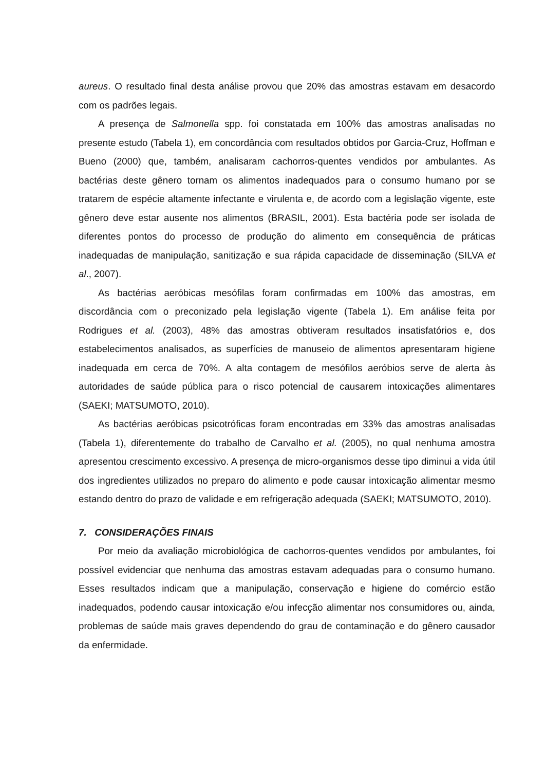aureus. O resultado final desta análise provou que 20% das amostras estavam em desacordo com os padrões legais.
A presença de Salmonella spp. foi constatada em 100% das amostras analisadas no presente estudo (Tabela 1), em concordância com resultados obtidos por Garcia-Cruz, Hoffman e Bueno (2000) que, também, analisaram cachorros-quentes vendidos por ambulantes. As bactérias deste gênero tornam os alimentos inadequados para o consumo humano por se tratarem de espécie altamente infectante e virulenta e, de acordo com a legislação vigente, este gênero deve estar ausente nos alimentos (BRASIL, 2001). Esta bactéria pode ser isolada de diferentes pontos do processo de produção do alimento em consequência de práticas inadequadas de manipulação, sanitização e sua rápida capacidade de disseminação (SILVA et al., 2007).
As bactérias aeróbicas mesófilas foram confirmadas em 100% das amostras, em discordância com o preconizado pela legislação vigente (Tabela 1). Em análise feita por Rodrigues et al. (2003), 48% das amostras obtiveram resultados insatisfatórios e, dos estabelecimentos analisados, as superfícies de manuseio de alimentos apresentaram higiene inadequada em cerca de 70%. A alta contagem de mesófilos aeróbios serve de alerta às autoridades de saúde pública para o risco potencial de causarem intoxicações alimentares (SAEKI; MATSUMOTO, 2010).
As bactérias aeróbicas psicotróficas foram encontradas em 33% das amostras analisadas (Tabela 1), diferentemente do trabalho de Carvalho et al. (2005), no qual nenhuma amostra apresentou crescimento excessivo. A presença de micro-organismos desse tipo diminui a vida útil dos ingredientes utilizados no preparo do alimento e pode causar intoxicação alimentar mesmo estando dentro do prazo de validade e em refrigeração adequada (SAEKI; MATSUMOTO, 2010).
7. CONSIDERAÇÕES FINAIS
Por meio da avaliação microbiológica de cachorros-quentes vendidos por ambulantes, foi possível evidenciar que nenhuma das amostras estavam adequadas para o consumo humano. Esses resultados indicam que a manipulação, conservação e higiene do comércio estão inadequados, podendo causar intoxicação e/ou infecção alimentar nos consumidores ou, ainda, problemas de saúde mais graves dependendo do grau de contaminação e do gênero causador da enfermidade.